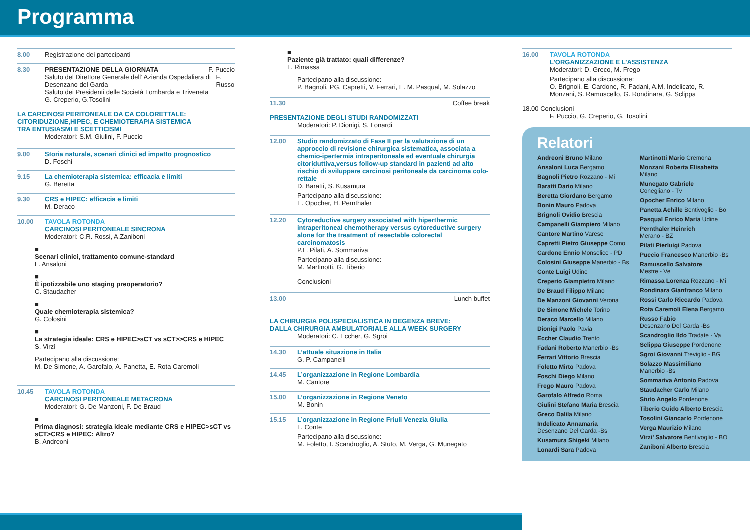Programma
8.00 Registrazione dei partecipanti
8.30 PRESENTAZIONE DELLA GIORNATA F. Puccio
Saluto del Direttore Generale dell’ Azienda Ospedaliera di Desenzano del Garda F. Russo
Saluto dei Presidenti delle Società Lombarda e Triveneta
G. Creperio, G.Tosolini
LA CARCINOSI PERITONEALE DA CA COLORETTALE:
CITORIDUZIONE,HIPEC, E CHEMIOTERAPIA SISTEMICA
TRA ENTUSIASMI E SCETTICISMI
Moderatori: S.M. Giulini, F. Puccio
9.00 Storia naturale, scenari clinici ed impatto prognostico
D. Foschi
9.15 La chemioterapia sistemica: efficacia e limiti
G. Beretta
9.30 CRS e HIPEC: efficacia e limiti
M. Deraco
10.00 TAVOLA ROTONDA
CARCINOSI PERITONEALE SINCRONA
Moderatori: C.R. Rossi, A.Zaniboni
■
Scenari clinici, trattamento comune-standard
L. Ansaloni
■
È ipotizzabile uno staging preoperatorio?
C. Staudacher
■
Quale chemioterapia sistemica?
G. Colosini
■
La strategia ideale: CRS e HIPEC>sCT vs sCT>>CRS e HIPEC
S. Virzì
Partecipano alla discussione:
M. De Simone, A. Garofalo, A. Panetta, E. Rota Caremoli
10.45 TAVOLA ROTONDA
CARCINOSI PERITONEALE METACRONA
Moderatori: G. De Manzoni, F. De Braud
■
Prima diagnosi: strategia ideale mediante CRS e HIPEC>sCT vs sCT>CRS e HIPEC: Altro?
B. Andreoni
■
Paziente già trattato: quali differenze?
L. Rimassa
Partecipano alla discussione:
P. Bagnoli, PG. Capretti, V. Ferrari, E. M. Pasqual, M. Solazzo
11.30 Coffee break
PRESENTAZIONE DEGLI STUDI RANDOMIZZATI
Moderatori: P. Dionigi, S. Lonardi
12.00 Studio randomizzato di Fase II per la valutazione di un approccio di revisione chirurgica sistematica, associata a chemio-ipertermia intraperitoneale ed eventuale chirurgia citoriduttiva,versus follow-up standard in pazienti ad alto rischio di sviluppare carcinosi peritoneale da carcinoma colo-rettale
D. Baratti, S. Kusamura
Partecipano alla discussione:
E. Opocher, H. Pernthaler
12.20 Cytoreductive surgery associated with hiperthermic intraperitoneal chemotherapy versus cytoreductive surgery alone for the treatment of resectable colorectal carcinomatosis
P.L. Pilati, A. Sommariva
Partecipano alla discussione:
M. Martinotti, G. Tiberio
Conclusioni
13.00 Lunch buffet
LA CHIRURGIA POLISPECIALISTICA IN DEGENZA BREVE:
DALLA CHIRURGIA AMBULATORIALE ALLA WEEK SURGERY
Moderatori: C. Eccher, G. Sgroi
14.30 L’attuale situazione in Italia
G. P. Campanelli
14.45 L’organizzazione in Regione Lombardia
M. Cantore
15.00 L’organizzazione in Regione Veneto
M. Bonin
15.15 L’organizzazione in Regione Friuli Venezia Giulia
L. Conte
Partecipano alla discussione:
M. Foletto, I. Scandroglio, A. Stuto, M. Verga, G. Munegato
16.00 TAVOLA ROTONDA
L’ORGANIZZAZIONE E L’ASSISTENZA
Moderatori: D. Greco, M. Frego
Partecipano alla discussione:
O. Brignoli, E. Cardone, R. Fadani, A.M. Indelicato, R. Monzani, S. Ramuscello, G. Rondinara, G. Sclippa
18.00 Conclusioni
F. Puccio, G. Creperio, G. Tosolini
Relatori
Andreoni Bruno Milano
Ansaloni Luca Bergamo
Bagnoli Pietro Rozzano - Mi
Baratti Dario Milano
Beretta Giordano Bergamo
Bonin Mauro Padova
Brignoli Ovidio Brescia
Campanelli Giampiero Milano
Cantore Martino Varese
Capretti Pietro Giuseppe Como
Cardone Ennio Monselice - PD
Colosini Giuseppe Manerbio - Bs
Conte Luigi Udine
Creperio Giampietro Milano
De Braud Filippo Milano
De Manzoni Giovanni Verona
De Simone Michele Torino
Deraco Marcello Milano
Dionigi Paolo Pavia
Eccher Claudio Trento
Fadani Roberto Manerbio -Bs
Ferrari Vittorio Brescia
Foletto Mirto Padova
Foschi Diego Milano
Frego Mauro Padova
Garofalo Alfredo Roma
Giulini Stefano Maria Brescia
Greco Dalila Milano
Indelicato Annamaria
Desenzano Del Garda -Bs
Kusamura Shigeki Milano
Lonardi Sara Padova
Martinotti Mario Cremona
Monzani Roberta Elisabetta
Milano
Munegato Gabriele
Conegliano - Tv
Opocher Enrico Milano
Panetta Achille Bentivoglio - Bo
Pasqual Enrico Maria Udine
Pernthaler Heinrich
Merano - BZ
Pilati Pierluigi Padova
Puccio Francesco Manerbio -Bs
Ramuscello Salvatore
Mestre - Ve
Rimassa Lorenza Rozzano - Mi
Rondinara Gianfranco Milano
Rossi Carlo Riccardo Padova
Rota Caremoli Elena Bergamo
Russo Fabio
Desenzano Del Garda -Bs
Scandroglio Ildo Tradate - Va
Sclippa Giuseppe Pordenone
Sgroi Giovanni Treviglio - BG
Solazzo Massimiliano
Manerbio -Bs
Sommariva Antonio Padova
Staudacher Carlo Milano
Stuto Angelo Pordenone
Tiberio Guido Alberto Brescia
Tosolini Giancarlo Pordenone
Verga Maurizio Milano
Virzi’ Salvatore Bentivoglio - BO
Zaniboni Alberto Brescia